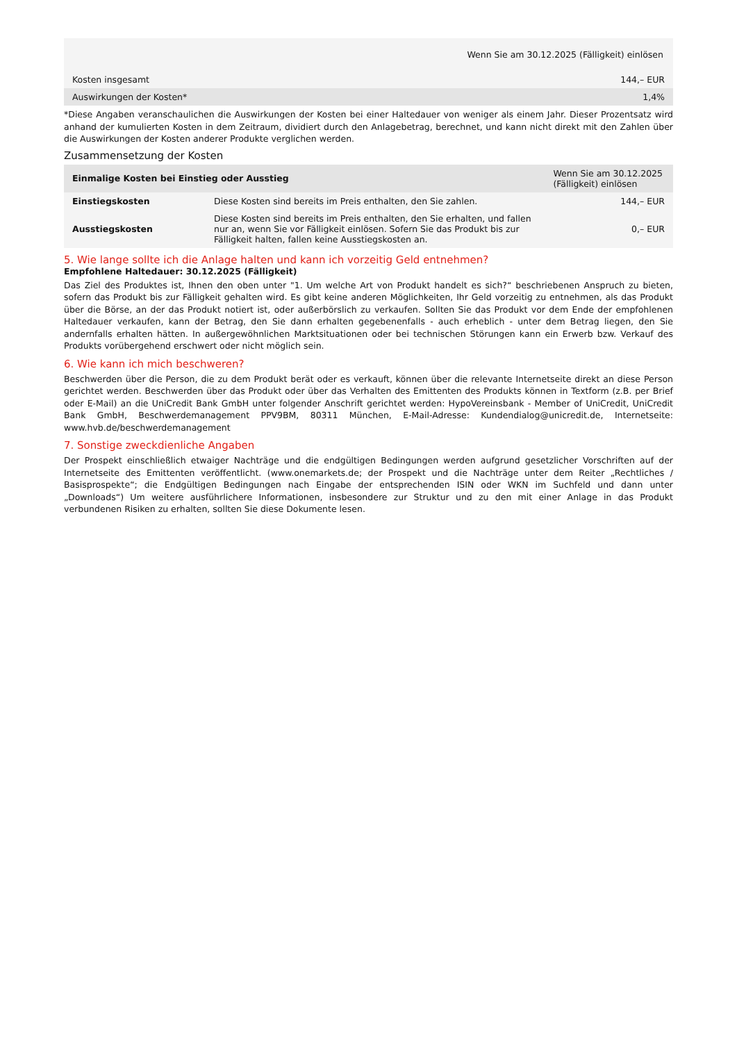| Wenn Sie am 30.12.2025 (Fälligkeit) einlösen | |
| --- | --- |
| Kosten insgesamt | 144,– EUR |
| Auswirkungen der Kosten* | 1,4% |
*Diese Angaben veranschaulichen die Auswirkungen der Kosten bei einer Haltedauer von weniger als einem Jahr. Dieser Prozentsatz wird anhand der kumulierten Kosten in dem Zeitraum, dividiert durch den Anlagebetrag, berechnet, und kann nicht direkt mit den Zahlen über die Auswirkungen der Kosten anderer Produkte verglichen werden.
Zusammensetzung der Kosten
| Einmalige Kosten bei Einstieg oder Ausstieg | | Wenn Sie am 30.12.2025 (Fälligkeit) einlösen |
| --- | --- | --- |
| Einstiegskosten | Diese Kosten sind bereits im Preis enthalten, den Sie zahlen. | 144,– EUR |
| Ausstiegskosten | Diese Kosten sind bereits im Preis enthalten, den Sie erhalten, und fallen nur an, wenn Sie vor Fälligkeit einlösen. Sofern Sie das Produkt bis zur Fälligkeit halten, fallen keine Ausstiegskosten an. | 0,– EUR |
5. Wie lange sollte ich die Anlage halten und kann ich vorzeitig Geld entnehmen?
Empfohlene Haltedauer: 30.12.2025 (Fälligkeit)
Das Ziel des Produktes ist, Ihnen den oben unter "1. Um welche Art von Produkt handelt es sich?“ beschriebenen Anspruch zu bieten, sofern das Produkt bis zur Fälligkeit gehalten wird. Es gibt keine anderen Möglichkeiten, Ihr Geld vorzeitig zu entnehmen, als das Produkt über die Börse, an der das Produkt notiert ist, oder außerbörslich zu verkaufen. Sollten Sie das Produkt vor dem Ende der empfohlenen Haltedauer verkaufen, kann der Betrag, den Sie dann erhalten gegebenenfalls - auch erheblich - unter dem Betrag liegen, den Sie andernfalls erhalten hätten. In außergewöhnlichen Marktsituationen oder bei technischen Störungen kann ein Erwerb bzw. Verkauf des Produkts vorübergehend erschwert oder nicht möglich sein.
6. Wie kann ich mich beschweren?
Beschwerden über die Person, die zu dem Produkt berät oder es verkauft, können über die relevante Internetseite direkt an diese Person gerichtet werden. Beschwerden über das Produkt oder über das Verhalten des Emittenten des Produkts können in Textform (z.B. per Brief oder E-Mail) an die UniCredit Bank GmbH unter folgender Anschrift gerichtet werden: HypoVereinsbank - Member of UniCredit, UniCredit Bank GmbH, Beschwerdemanagement PPV9BM, 80311 München, E-Mail-Adresse: Kundendialog@unicredit.de, Internetseite: www.hvb.de/beschwerdemanagement
7. Sonstige zweckdienliche Angaben
Der Prospekt einschließlich etwaiger Nachträge und die endgültigen Bedingungen werden aufgrund gesetzlicher Vorschriften auf der Internetseite des Emittenten veröffentlicht. (www.onemarkets.de; der Prospekt und die Nachträge unter dem Reiter „Rechtliches / Basisprospekte“; die Endgültigen Bedingungen nach Eingabe der entsprechenden ISIN oder WKN im Suchfeld und dann unter „Downloads“) Um weitere ausführlichere Informationen, insbesondere zur Struktur und zu den mit einer Anlage in das Produkt verbundenen Risiken zu erhalten, sollten Sie diese Dokumente lesen.